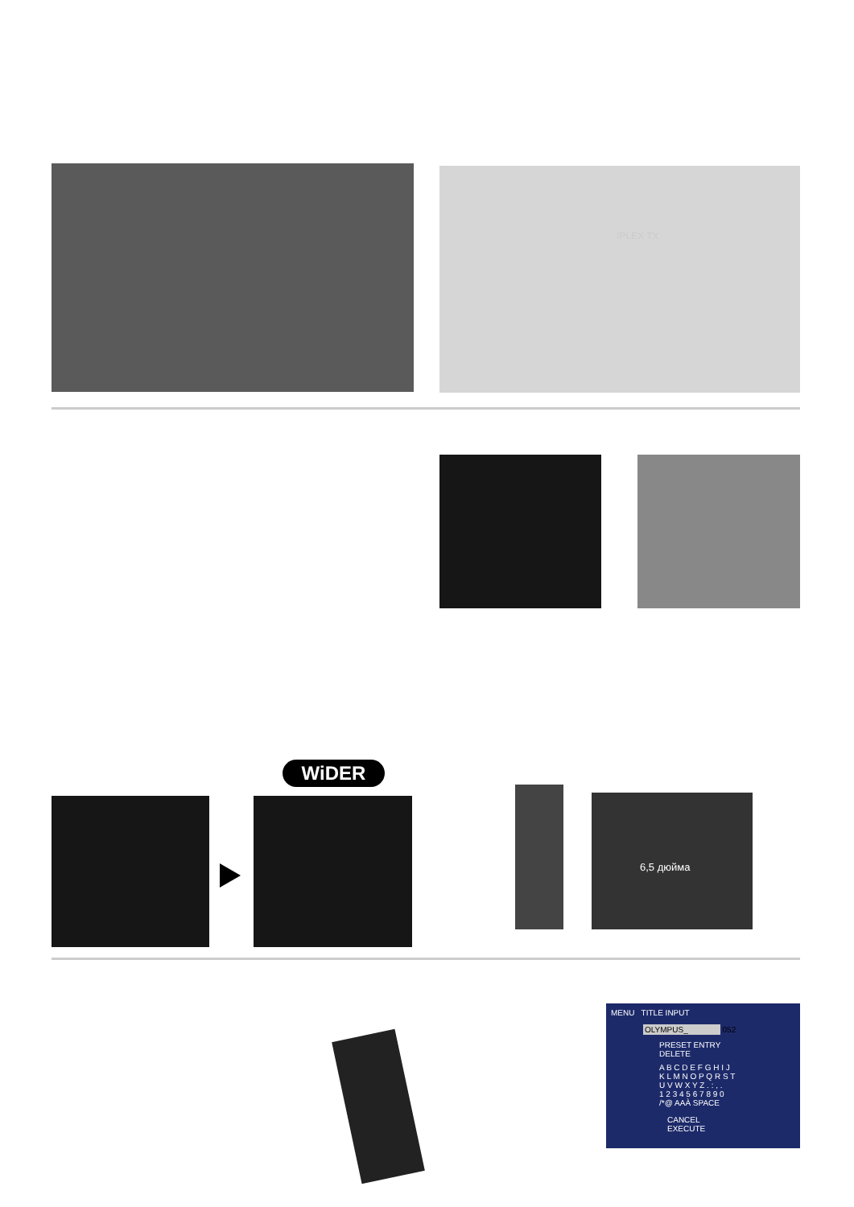IPLEX TX
WiDER
6,5 дюйма
MENU TITLE INPUT
OLYMPUS_ 052
PRESET ENTRY DELETE
A B C D E F G H I J
K L M N O P Q R S T
U V W X Y Z . : , .
1 2 3 4 5 6 7 8 9 0
/*@ AAÀ SPACE
CANCEL EXECUTE